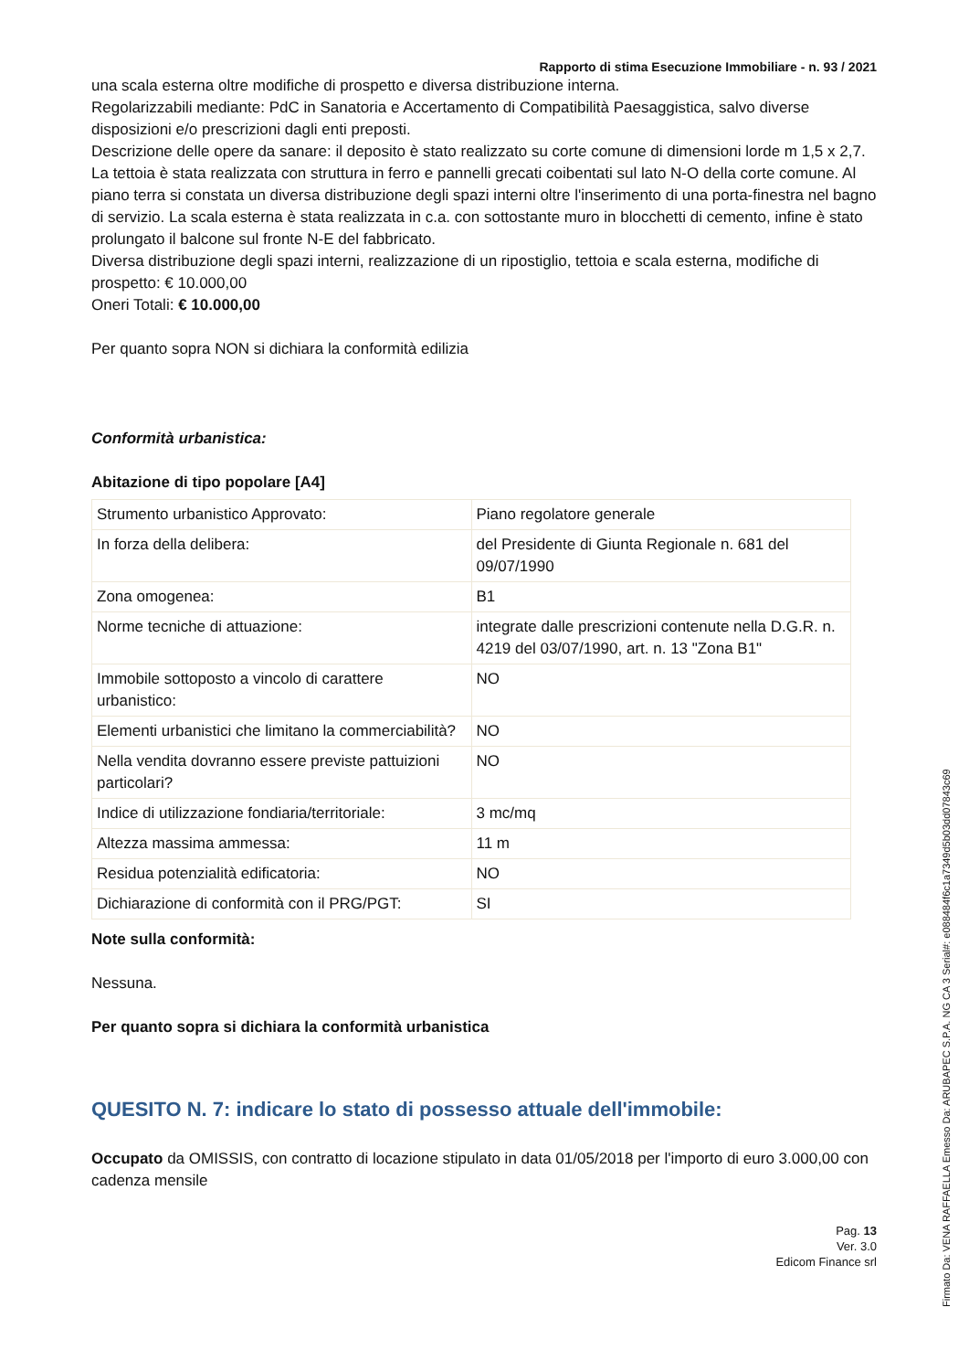Rapporto di stima Esecuzione Immobiliare - n. 93 / 2021
una scala esterna oltre modifiche di prospetto e diversa distribuzione interna.
Regolarizzabili mediante: PdC in Sanatoria e Accertamento di Compatibilità Paesaggistica, salvo diverse disposizioni e/o prescrizioni dagli enti preposti.
Descrizione delle opere da sanare: il deposito è stato realizzato su corte comune di dimensioni lorde m 1,5 x 2,7. La tettoia è stata realizzata con struttura in ferro e pannelli grecati coibentati sul lato N-O della corte comune. Al piano terra si constata un diversa distribuzione degli spazi interni oltre l'inserimento di una porta-finestra nel bagno di servizio. La scala esterna è stata realizzata in c.a. con sottostante muro in blocchetti di cemento, infine è stato prolungato il balcone sul fronte N-E del fabbricato.
Diversa distribuzione degli spazi interni, realizzazione di un ripostiglio, tettoia e scala esterna, modifiche di prospetto: € 10.000,00
Oneri Totali: € 10.000,00
Per quanto sopra NON si dichiara la conformità edilizia
Conformità urbanistica:
Abitazione di tipo popolare [A4]
| Strumento urbanistico Approvato: | Piano regolatore generale |
| In forza della delibera: | del Presidente di Giunta Regionale n. 681 del 09/07/1990 |
| Zona omogenea: | B1 |
| Norme tecniche di attuazione: | integrate dalle prescrizioni contenute nella D.G.R. n. 4219 del 03/07/1990, art. n. 13 "Zona B1" |
| Immobile sottoposto a vincolo di carattere urbanistico: | NO |
| Elementi urbanistici che limitano la commerciabilità? | NO |
| Nella vendita dovranno essere previste pattuizioni particolari? | NO |
| Indice di utilizzazione fondiaria/territoriale: | 3 mc/mq |
| Altezza massima ammessa: | 11 m |
| Residua potenzialità edificatoria: | NO |
| Dichiarazione di conformità con il PRG/PGT: | SI |
Note sulla conformità:
Nessuna.
Per quanto sopra si dichiara la conformità urbanistica
QUESITO N. 7: indicare lo stato di possesso attuale dell'immobile:
Occupato da OMISSIS, con contratto di locazione stipulato in data 01/05/2018 per l'importo di euro 3.000,00 con cadenza mensile
Pag. 13
Ver. 3.0
Edicom Finance srl
Firmato Da: VENA RAFFAELLA Emesso Da: ARUBAPEC S.P.A. NG CA 3 Serial#: e088484f6c1a7349d5b03dd07843c69